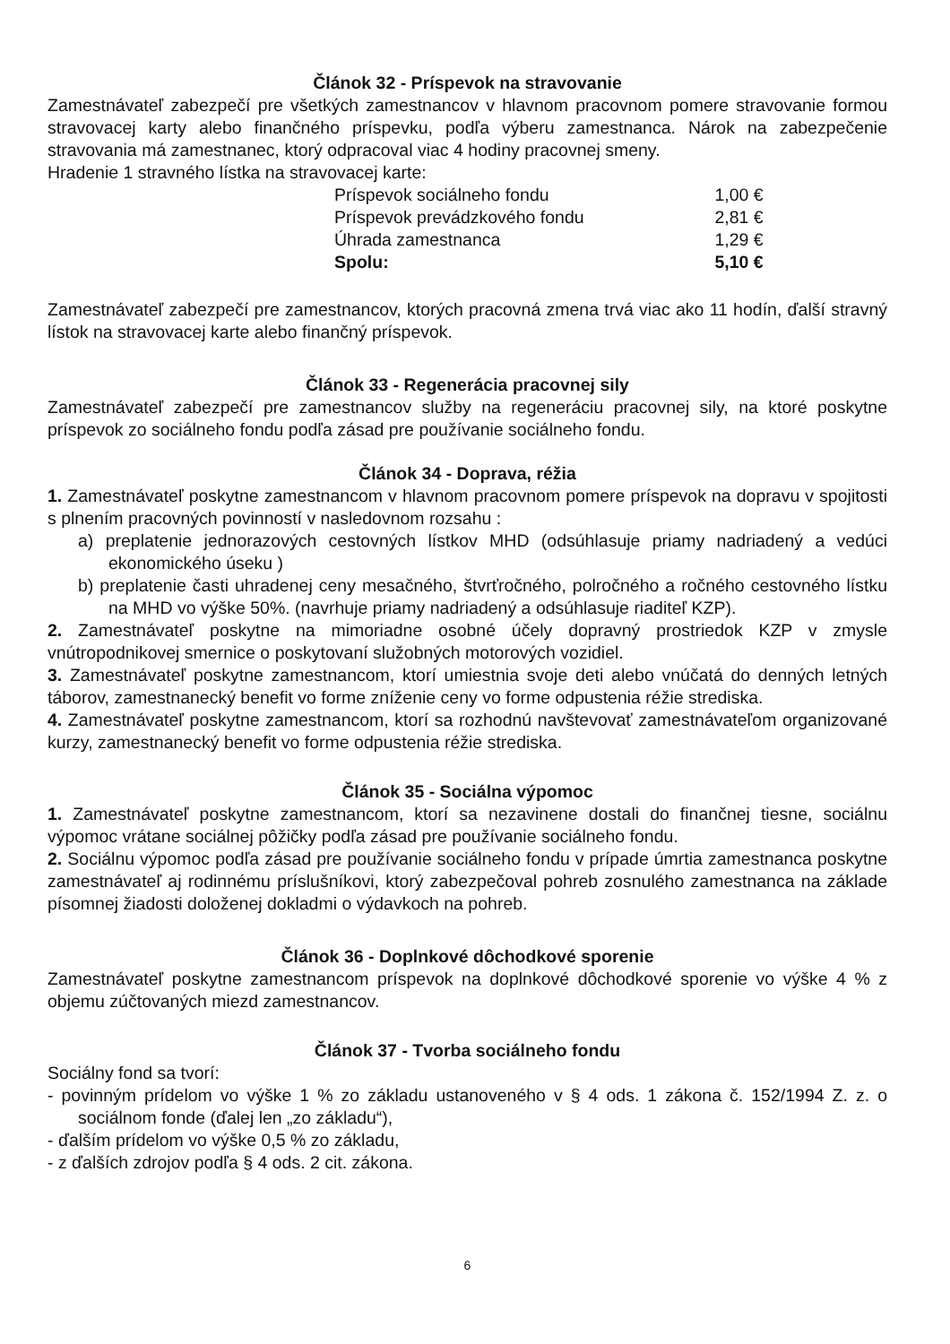Článok 32 - Príspevok na stravovanie
Zamestnávateľ zabezpečí pre všetkých zamestnancov v hlavnom pracovnom pomere stravovanie formou stravovacej karty alebo finančného príspevku, podľa výberu zamestnanca. Nárok na zabezpečenie stravovania má zamestnanec, ktorý odpracoval viac 4 hodiny pracovnej smeny.
Hradenie 1 stravného lístka na stravovacej karte:
| Príspevok sociálneho fondu | 1,00 € |
| Príspevok prevádzkového fondu | 2,81 € |
| Úhrada zamestnanca | 1,29 € |
| Spolu: | 5,10 € |
Zamestnávateľ zabezpečí pre zamestnancov, ktorých pracovná zmena trvá viac ako 11 hodín, ďalší stravný lístok na stravovacej karte alebo finančný príspevok.
Článok 33 - Regenerácia pracovnej sily
Zamestnávateľ zabezpečí pre zamestnancov služby na regeneráciu pracovnej sily, na ktoré poskytne príspevok zo sociálneho fondu podľa zásad pre používanie sociálneho fondu.
Článok 34 - Doprava, réžia
1. Zamestnávateľ poskytne zamestnancom v hlavnom pracovnom pomere príspevok na dopravu v spojitosti s plnením pracovných povinností v nasledovnom rozsahu :
a) preplatenie jednorazových cestovných lístkov MHD (odsúhlasuje priamy nadriadený a vedúci ekonomického úseku )
b) preplatenie časti uhradenej ceny mesačného, štvrťročného, polročného a ročného cestovného lístku na MHD vo výške 50%. (navrhuje priamy nadriadený a odsúhlasuje riaditeľ KZP).
2. Zamestnávateľ poskytne na mimoriadne osobné účely dopravný prostriedok KZP v zmysle vnútropodnikovej smernice o poskytovaní služobných motorových vozidiel.
3. Zamestnávateľ poskytne zamestnancom, ktorí umiestnia svoje deti alebo vnúčatá do denných letných táborov, zamestnanecký benefit vo forme zníženie ceny vo forme odpustenia réžie strediska.
4. Zamestnávateľ poskytne zamestnancom, ktorí sa rozhodnú navštevovať zamestnávateľom organizované kurzy, zamestnanecký benefit vo forme odpustenia réžie strediska.
Článok 35 - Sociálna výpomoc
1. Zamestnávateľ poskytne zamestnancom, ktorí sa nezavinene dostali do finančnej tiesne, sociálnu výpomoc vrátane sociálnej pôžičky podľa zásad pre používanie sociálneho fondu.
2. Sociálnu výpomoc podľa zásad pre používanie sociálneho fondu v prípade úmrtia zamestnanca poskytne zamestnávateľ aj rodinnému príslušníkovi, ktorý zabezpečoval pohreb zosnulého zamestnanca na základe písomnej žiadosti doloženej dokladmi o výdavkoch na pohreb.
Článok 36 - Doplnkové dôchodkové sporenie
Zamestnávateľ poskytne zamestnancom príspevok na doplnkové dôchodkové sporenie vo výške 4 % z objemu zúčtovaných miezd zamestnancov.
Článok 37 - Tvorba sociálneho fondu
Sociálny fond sa tvorí:
- povinným prídelom vo výške 1 % zo základu ustanoveného v § 4 ods. 1 zákona č. 152/1994 Z. z. o sociálnom fonde (ďalej len „zo základu“),
- ďalším prídelom vo výške 0,5 % zo základu,
- z ďalších zdrojov podľa § 4 ods. 2 cit. zákona.
6